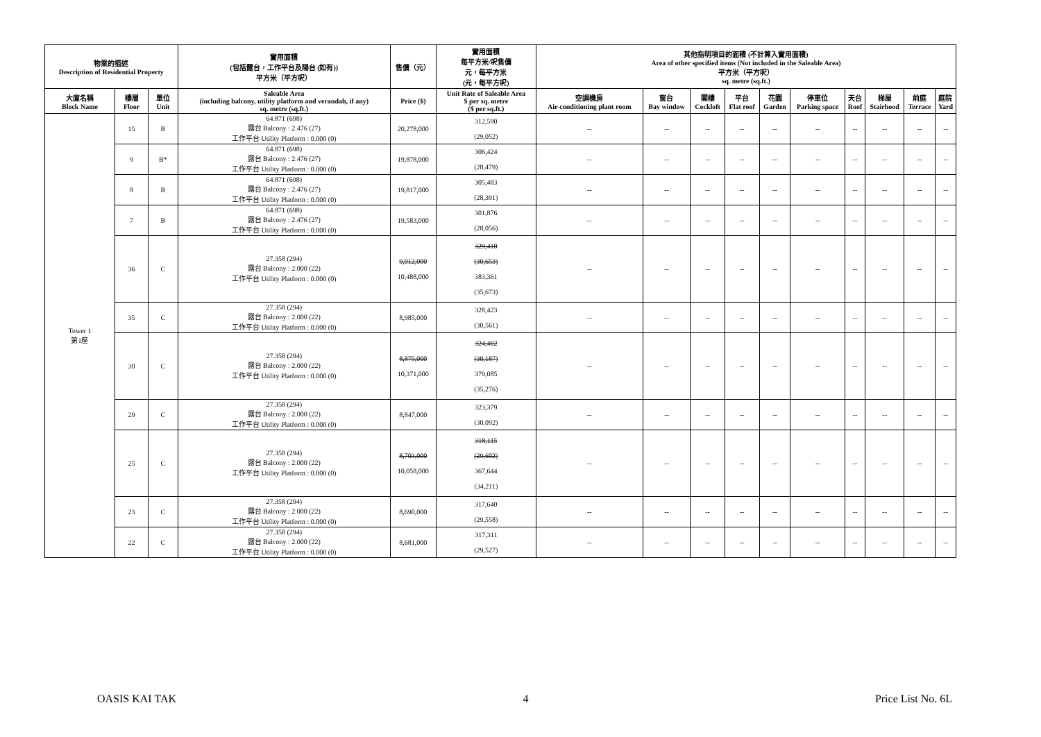| 物業的描述 Description of Residential Property | | | 實用面積 (包括露台，工作平台及陽台 (如有)) 平方米（平方呎） | 售價（元） | 實用面積 每平方米/呎售價 元，每平方米 (元，每平方呎) | 其他指明項目的面積 (不計算入實用面積) Area of other specified items (Not included in the Saleable Area) 平方米（平方呎） sq. metre (sq.ft.) | | | | | | | | | |
| --- | --- | --- | --- | --- | --- | --- | --- | --- | --- | --- | --- | --- | --- | --- | --- |
| 大廈名稱 Block Name | 樓層 Floor | 單位 Unit | Saleable Area (including balcony, utility platform and verandah, if any) sq. metre (sq.ft.) | Price ($) | Unit Rate of Saleable Area $ per sq. metre ($ per sq.ft.) | 空調機房 Air-conditioning plant room | 窗台 Bay window | 閣樓 Cockloft | 平台 Flat roof | 花園 Garden | 停車位 Parking space | 天台 Roof | 梯屋 Stairhood | 前庭 Terrace | 庭院 Yard |
| Tower 1 第1座 | 15 | B | 64.871 (698) 露台 Balcony : 2.476 (27) 工作平台 Utility Platform : 0.000 (0) | 20,278,000 | 312,590 (29,052) | -- | -- | -- | -- | -- | -- | -- | -- | -- | -- |
| | 9 | B* | 64.871 (698) 露台 Balcony : 2.476 (27) 工作平台 Utility Platform : 0.000 (0) | 19,878,000 | 306,424 (28,479) | -- | -- | -- | -- | -- | -- | -- | -- | -- | -- |
| | 8 | B | 64.871 (698) 露台 Balcony : 2.476 (27) 工作平台 Utility Platform : 0.000 (0) | 19,817,000 | 305,483 (28,391) | -- | -- | -- | -- | -- | -- | -- | -- | -- | -- |
| | 7 | B | 64.871 (698) 露台 Balcony : 2.476 (27) 工作平台 Utility Platform : 0.000 (0) | 19,583,000 | 301,876 (28,056) | -- | -- | -- | -- | -- | -- | -- | -- | -- | -- |
| | 36 | C | 27.358 (294) 露台 Balcony : 2.000 (22) 工作平台 Utility Platform : 0.000 (0) | 9,012,000 10,488,000 | 329,410 (30,653) 383,361 (35,673) | -- | -- | -- | -- | -- | -- | -- | -- | -- | -- |
| | 35 | C | 27.358 (294) 露台 Balcony : 2.000 (22) 工作平台 Utility Platform : 0.000 (0) | 8,985,000 | 328,423 (30,561) | -- | -- | -- | -- | -- | -- | -- | -- | -- | -- |
| | 30 | C | 27.358 (294) 露台 Balcony : 2.000 (22) 工作平台 Utility Platform : 0.000 (0) | 8,875,000 10,371,000 | 324,402 (30,187) 379,085 (35,276) | -- | -- | -- | -- | -- | -- | -- | -- | -- | -- |
| | 29 | C | 27.358 (294) 露台 Balcony : 2.000 (22) 工作平台 Utility Platform : 0.000 (0) | 8,847,000 | 323,379 (30,092) | -- | -- | -- | -- | -- | -- | -- | -- | -- | -- |
| | 25 | C | 27.358 (294) 露台 Balcony : 2.000 (22) 工作平台 Utility Platform : 0.000 (0) | 8,703,000 10,058,000 | 318,115 (29,602) 367,644 (34,211) | -- | -- | -- | -- | -- | -- | -- | -- | -- | -- |
| | 23 | C | 27.358 (294) 露台 Balcony : 2.000 (22) 工作平台 Utility Platform : 0.000 (0) | 8,690,000 | 317,640 (29,558) | -- | -- | -- | -- | -- | -- | -- | -- | -- | -- |
| | 22 | C | 27.358 (294) 露台 Balcony : 2.000 (22) 工作平台 Utility Platform : 0.000 (0) | 8,681,000 | 317,311 (29,527) | -- | -- | -- | -- | -- | -- | -- | -- | -- | -- |
OASIS KAI TAK 4 Price List No. 6L